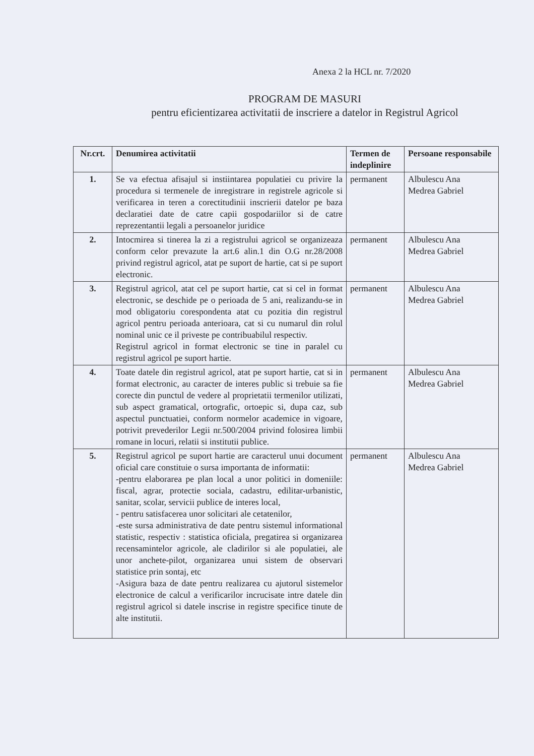Anexa 2 la HCL nr. 7/2020
PROGRAM DE MASURI
pentru eficientizarea activitatii de inscriere a datelor in Registrul Agricol
| Nr.crt. | Denumirea activitatii | Termen de indeplinire | Persoane responsabile |
| --- | --- | --- | --- |
| 1. | Se va efectua afisajul si instiintarea populatiei cu privire la procedura si termenele de inregistrare in registrele agricole si verificarea in teren a corectitudinii inscrierii datelor pe baza declaratiei date de catre capii gospodariilor si de catre reprezentantii legali a persoanelor juridice | permanent | Albulescu Ana Medrea Gabriel |
| 2. | Intocmirea si tinerea la zi a registrului agricol se organizeaza conform celor prevazute la art.6 alin.1 din O.G nr.28/2008 privind registrul agricol, atat pe suport de hartie, cat si pe suport electronic. | permanent | Albulescu Ana Medrea Gabriel |
| 3. | Registrul agricol, atat cel pe suport hartie, cat si cel in format electronic, se deschide pe o perioada de 5 ani, realizandu-se in mod obligatoriu corespondenta atat cu pozitia din registrul agricol pentru perioada anterioara, cat si cu numarul din rolul nominal unic ce il priveste pe contribuabilul respectiv. Registrul agricol in format electronic se tine in paralel cu registrul agricol pe suport hartie. | permanent | Albulescu Ana Medrea Gabriel |
| 4. | Toate datele din registrul agricol, atat pe suport hartie, cat si in format electronic, au caracter de interes public si trebuie sa fie corecte din punctul de vedere al proprietatii termenilor utilizati, sub aspect gramatical, ortografic, ortoepic si, dupa caz, sub aspectul punctuatiei, conform normelor academice in vigoare, potrivit prevederilor Legii nr.500/2004 privind folosirea limbii romane in locuri, relatii si institutii publice. | permanent | Albulescu Ana Medrea Gabriel |
| 5. | Registrul agricol pe suport hartie are caracterul unui document oficial care constituie o sursa importanta de informatii: -pentru elaborarea pe plan local a unor politici in domeniile: fiscal, agrar, protectie sociala, cadastru, edilitar-urbanistic, sanitar, scolar, servicii publice de interes local, - pentru satisfacerea unor solicitari ale cetatenilor, -este sursa administrativa de date pentru sistemul informational statistic, respectiv : statistica oficiala, pregatirea si organizarea recensamintelor agricole, ale cladirilor si ale populatiei, ale unor anchete-pilot, organizarea unui sistem de observari statistice prin sontaj, etc -Asigura baza de date pentru realizarea cu ajutorul sistemelor electronice de calcul a verificarilor incrucisate intre datele din registrul agricol si datele inscrise in registre specifice tinute de alte institutii. | permanent | Albulescu Ana Medrea Gabriel |